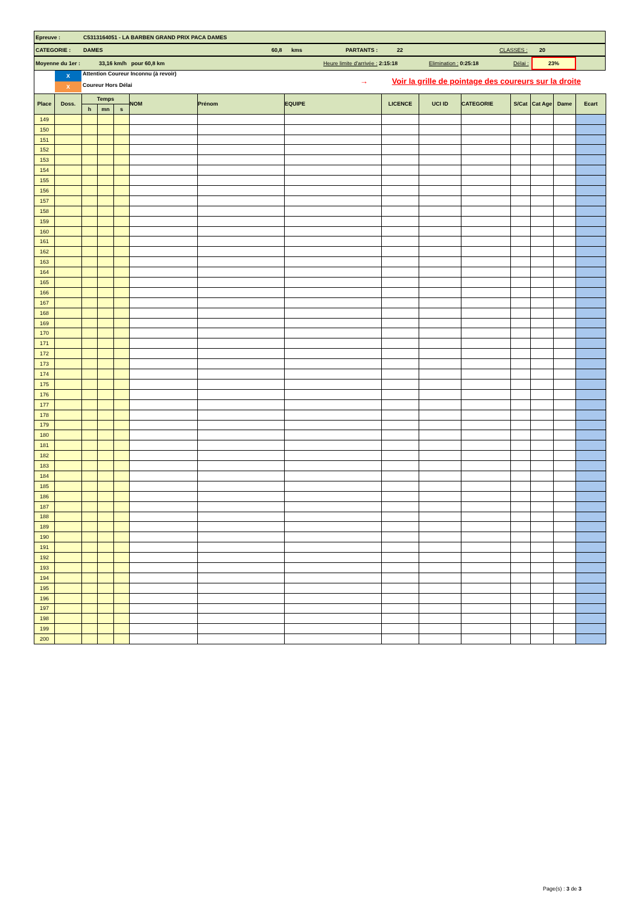Epreuve : C5313164051 - LA BARBEN GRAND PRIX PACA DAMES
CATEGORIE : DAMES 60,8 kms PARTANTS : 22 CLASSES : 20
Moyenne du 1er : 33,16 km/h pour 60,8 km Heure limite d'arrivée : 2:15:18 Elimination : 0:25:18 Délai : 23%
X
X
Attention Coureur Inconnu (à revoir)
Coureur Hors Délai
→ Voir la grille de pointage des coureurs sur la droite
| Place | Doss. | Temps | | | NOM | Prénom | EQUIPE | LICENCE | UCI ID | CATEGORIE | S/Cat | Cat Age | Dame | Ecart |
| --- | --- | --- | --- | --- | --- | --- | --- | --- | --- | --- | --- | --- | --- | --- |
| | | h | mn | s | | | | | | | | | | |
| 149 | | | | | | | | | | | | | | |
| 150 | | | | | | | | | | | | | | |
| 151 | | | | | | | | | | | | | | |
| 152 | | | | | | | | | | | | | | |
| 153 | | | | | | | | | | | | | | |
| 154 | | | | | | | | | | | | | | |
| 155 | | | | | | | | | | | | | | |
| 156 | | | | | | | | | | | | | | |
| 157 | | | | | | | | | | | | | | |
| 158 | | | | | | | | | | | | | | |
| 159 | | | | | | | | | | | | | | |
| 160 | | | | | | | | | | | | | | |
| 161 | | | | | | | | | | | | | | |
| 162 | | | | | | | | | | | | | | |
| 163 | | | | | | | | | | | | | | |
| 164 | | | | | | | | | | | | | | |
| 165 | | | | | | | | | | | | | | |
| 166 | | | | | | | | | | | | | | |
| 167 | | | | | | | | | | | | | | |
| 168 | | | | | | | | | | | | | | |
| 169 | | | | | | | | | | | | | | |
| 170 | | | | | | | | | | | | | | |
| 171 | | | | | | | | | | | | | | |
| 172 | | | | | | | | | | | | | | |
| 173 | | | | | | | | | | | | | | |
| 174 | | | | | | | | | | | | | | |
| 175 | | | | | | | | | | | | | | |
| 176 | | | | | | | | | | | | | | |
| 177 | | | | | | | | | | | | | | |
| 178 | | | | | | | | | | | | | | |
| 179 | | | | | | | | | | | | | | |
| 180 | | | | | | | | | | | | | | |
| 181 | | | | | | | | | | | | | | |
| 182 | | | | | | | | | | | | | | |
| 183 | | | | | | | | | | | | | | |
| 184 | | | | | | | | | | | | | | |
| 185 | | | | | | | | | | | | | | |
| 186 | | | | | | | | | | | | | | |
| 187 | | | | | | | | | | | | | | |
| 188 | | | | | | | | | | | | | | |
| 189 | | | | | | | | | | | | | | |
| 190 | | | | | | | | | | | | | | |
| 191 | | | | | | | | | | | | | | |
| 192 | | | | | | | | | | | | | | |
| 193 | | | | | | | | | | | | | | |
| 194 | | | | | | | | | | | | | | |
| 195 | | | | | | | | | | | | | | |
| 196 | | | | | | | | | | | | | | |
| 197 | | | | | | | | | | | | | | |
| 198 | | | | | | | | | | | | | | |
| 199 | | | | | | | | | | | | | | |
| 200 | | | | | | | | | | | | | | |
Page(s) : 3 de 3